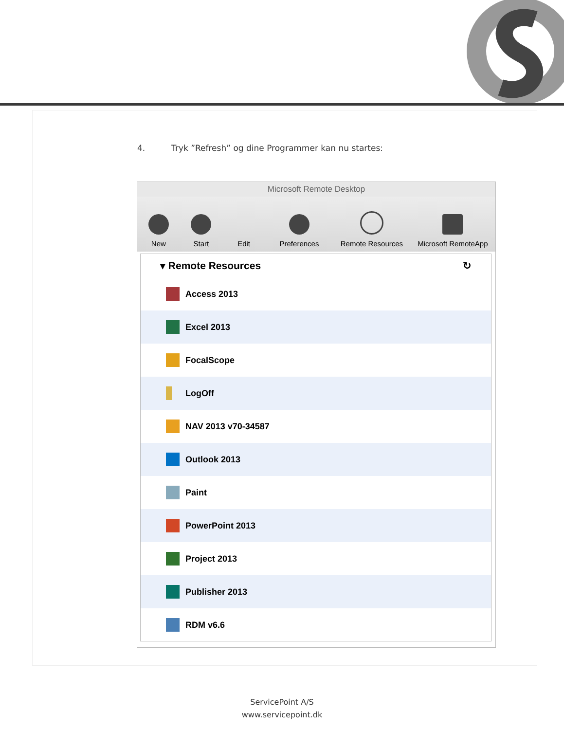4. Tryk ”Refresh” og dine Programmer kan nu startes:
Microsoft Remote Desktop
New
Start
Edit
Preferences
Remote Resources
Microsoft RemoteApp
▾ Remote Resources ↻
Access 2013
Excel 2013
FocalScope
LogOff
NAV 2013 v70-34587
Outlook 2013
Paint
PowerPoint 2013
Project 2013
Publisher 2013
RDM v6.6
ServicePoint A/S
www.servicepoint.dk